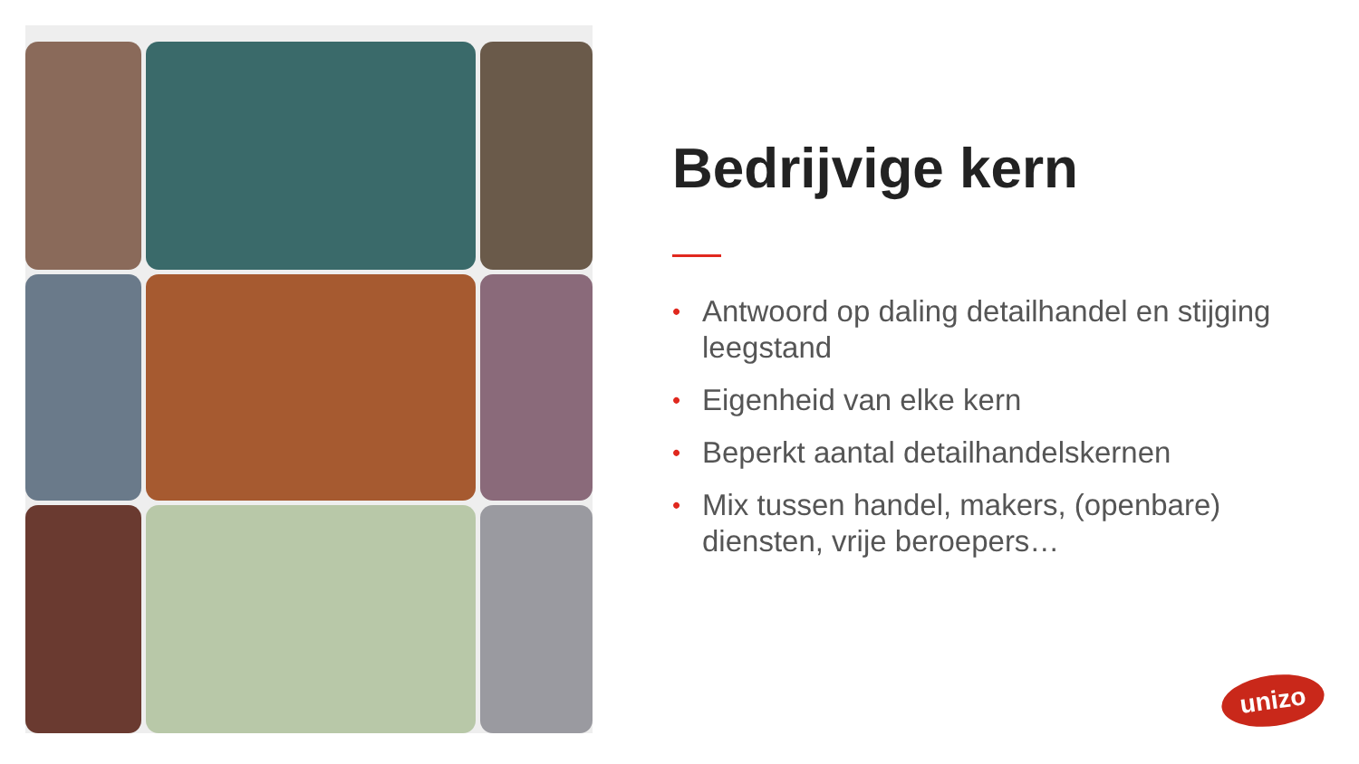Bedrijvige kern
• Antwoord op daling detailhandel en stijging leegstand
• Eigenheid van elke kern
• Beperkt aantal detailhandelskernen
• Mix tussen handel, makers, (openbare) diensten, vrije beroepers…
unizo